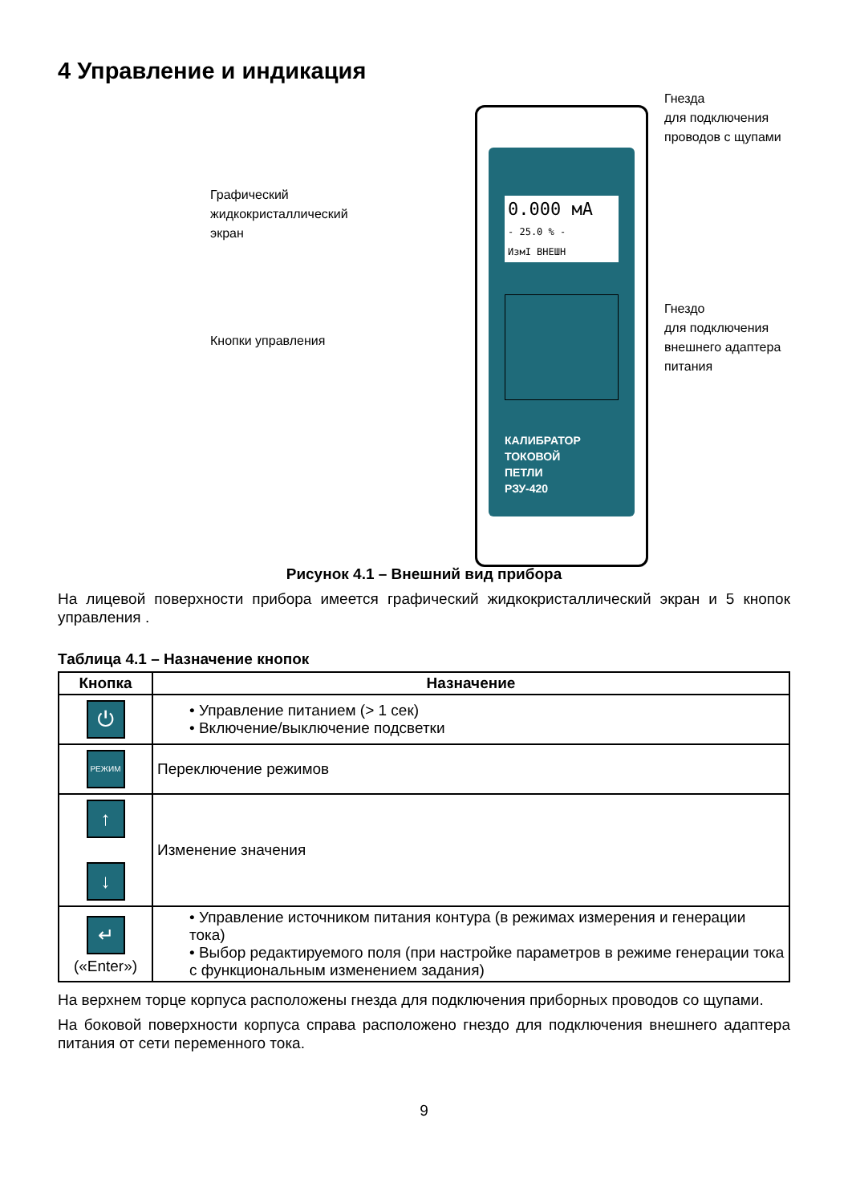4 Управление и индикация
Графический
жидкокристаллический
экран
Кнопки управления
0.000 мА
- 25.0 % -
ИзмI ВНЕШН
КАЛИБРАТОР
ТОКОВОЙ
ПЕТЛИ
РЗУ-420
Гнезда
для подключения
проводов с щупами
Гнездо
для подключения
внешнего адаптера
питания
Рисунок 4.1 – Внешний вид прибора
На лицевой поверхности прибора имеется графический жидкокристаллический экран и 5 кнопок управления .
Таблица 4.1 – Назначение кнопок
| Кнопка | Назначение |
| --- | --- |
| ⏻ | • Управление питанием (> 1 сек) • Включение/выключение подсветки |
| РЕЖИМ | Переключение режимов |
| ↑ ↓ | Изменение значения |
| ↵ («Enter») | • Управление источником питания контура (в режимах измерения и генерации тока) • Выбор редактируемого поля (при настройке параметров в режиме генерации тока с функциональным изменением задания) |
На верхнем торце корпуса расположены гнезда для подключения приборных проводов со щупами.
На боковой поверхности корпуса справа расположено гнездо для подключения внешнего адаптера питания от сети переменного тока.
9